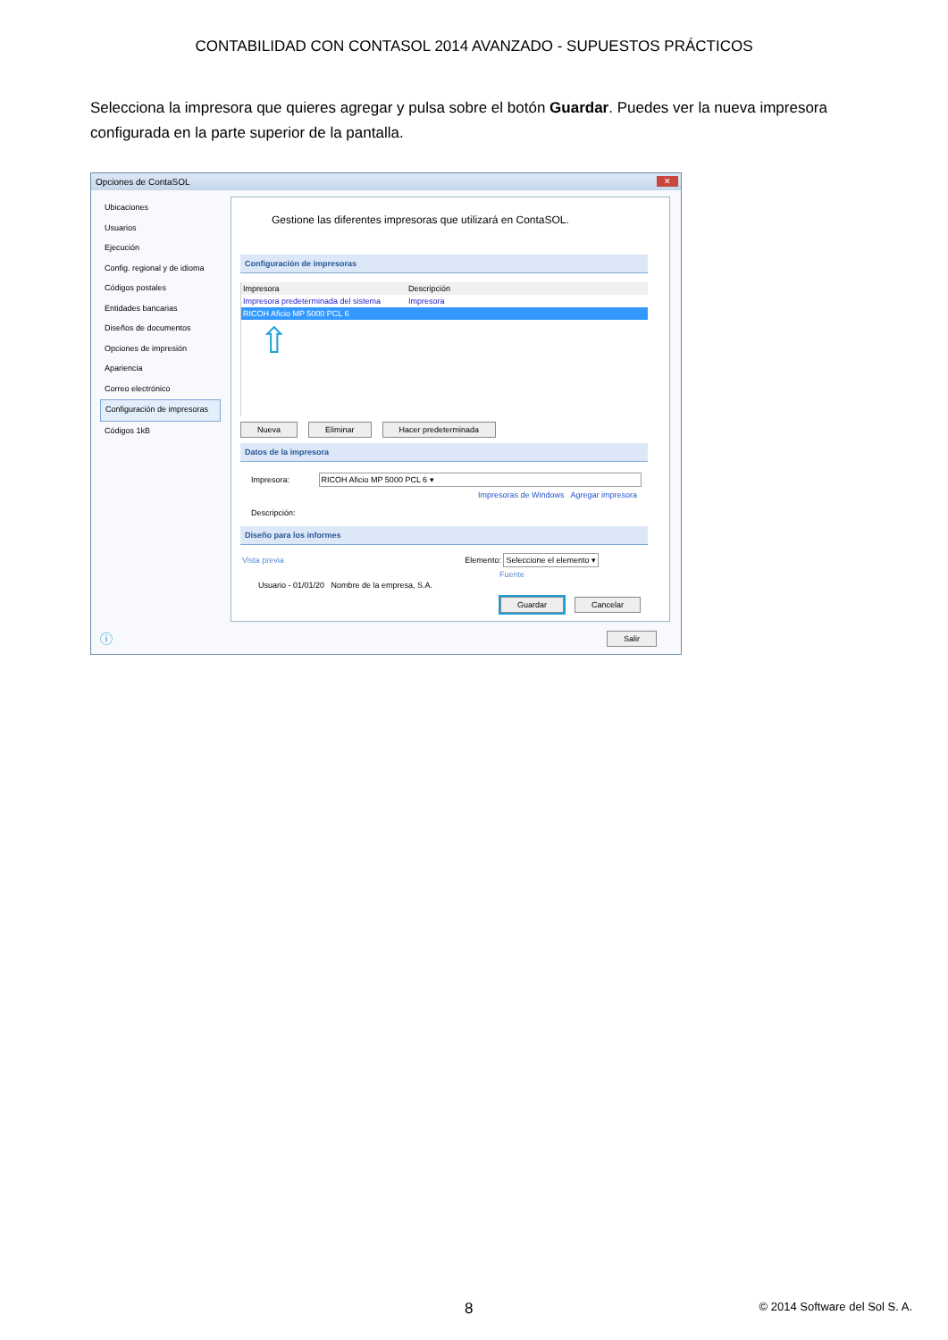CONTABILIDAD CON CONTASOL 2014 AVANZADO - SUPUESTOS PRÁCTICOS
Selecciona la impresora que quieres agregar y pulsa sobre el botón Guardar. Puedes ver la nueva impresora configurada en la parte superior de la pantalla.
Opciones de ContaSOL
✕
Ubicaciones
Usuarios
Ejecución
Config. regional y de idioma
Códigos postales
Entidades bancarias
Diseños de documentos
Opciones de impresión
Apariencia
Correo electrónico
Configuración de impresoras
Códigos 1kB
Gestione las diferentes impresoras que utilizará en ContaSOL.
Configuración de impresoras
Impresora Descripción
Impresora predeterminada del sistema Impresora
RICOH Aficio MP 5000 PCL 6
⇧
Nueva Eliminar Hacer predeterminada
Datos de la impresora
Impresora: RICOH Aficio MP 5000 PCL 6 ▾
Impresoras de Windows Agregar impresora
Descripción:
Diseño para los informes
Vista previa Elemento: Seleccione el elemento ▾
Fuente
Usuario - 01/01/20 Nombre de la empresa, S.A.
Guardar Cancelar
Salir ⓘ
8 © 2014 Software del Sol S. A.